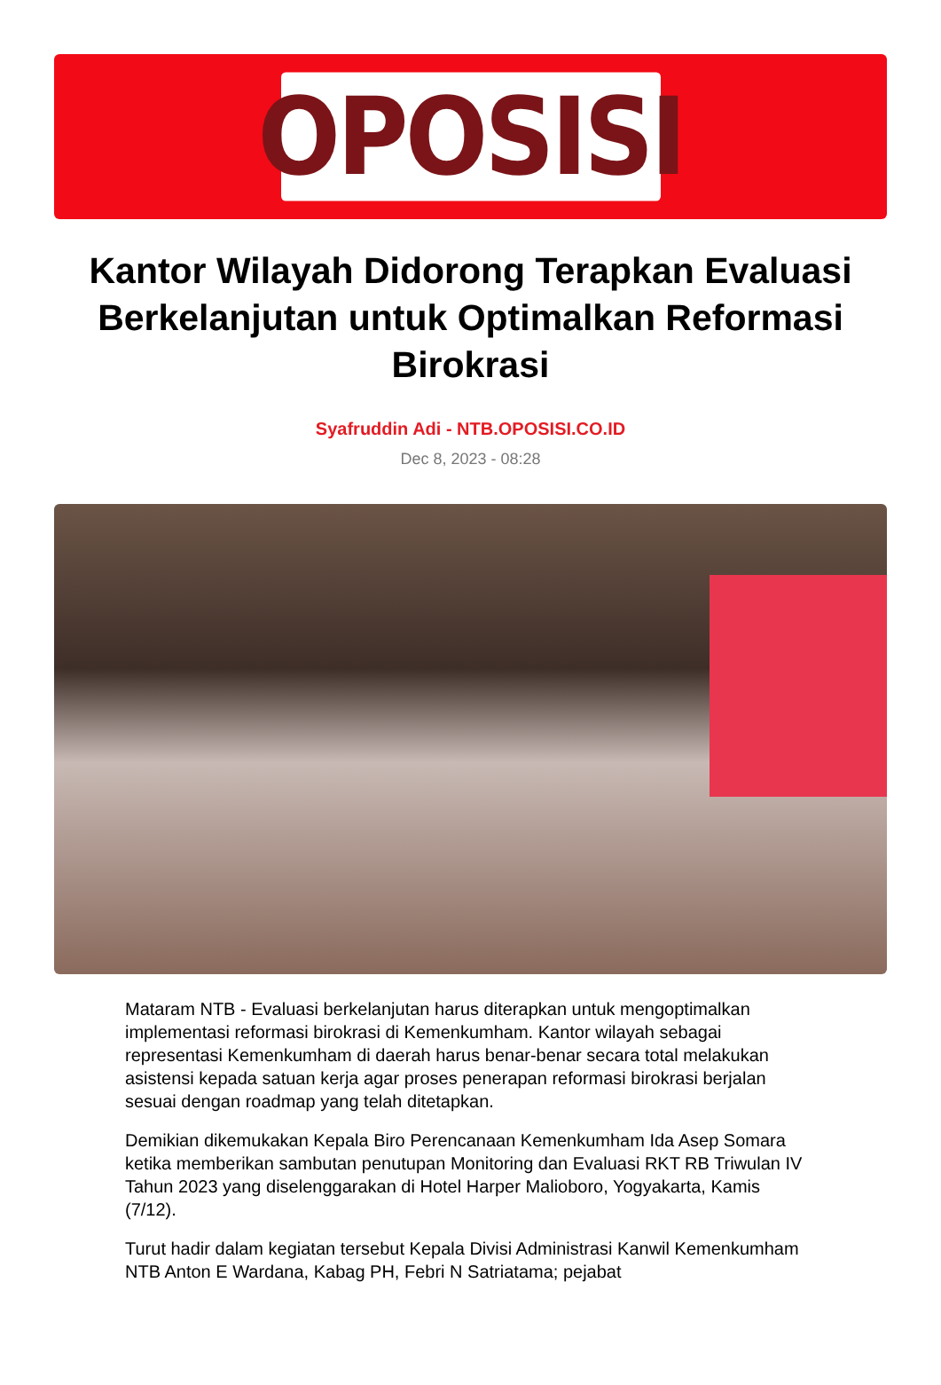OPOSISI
Kantor Wilayah Didorong Terapkan Evaluasi Berkelanjutan untuk Optimalkan Reformasi Birokrasi
Syafruddin Adi - NTB.OPOSISI.CO.ID
Dec 8, 2023 - 08:28
Mataram NTB - Evaluasi berkelanjutan harus diterapkan untuk mengoptimalkan implementasi reformasi birokrasi di Kemenkumham. Kantor wilayah sebagai representasi Kemenkumham di daerah harus benar-benar secara total melakukan asistensi kepada satuan kerja agar proses penerapan reformasi birokrasi berjalan sesuai dengan roadmap yang telah ditetapkan.
Demikian dikemukakan Kepala Biro Perencanaan Kemenkumham Ida Asep Somara ketika memberikan sambutan penutupan Monitoring dan Evaluasi RKT RB Triwulan IV Tahun 2023 yang diselenggarakan di Hotel Harper Malioboro, Yogyakarta, Kamis (7/12).
Turut hadir dalam kegiatan tersebut Kepala Divisi Administrasi Kanwil Kemenkumham NTB Anton E Wardana, Kabag PH, Febri N Satriatama; pejabat